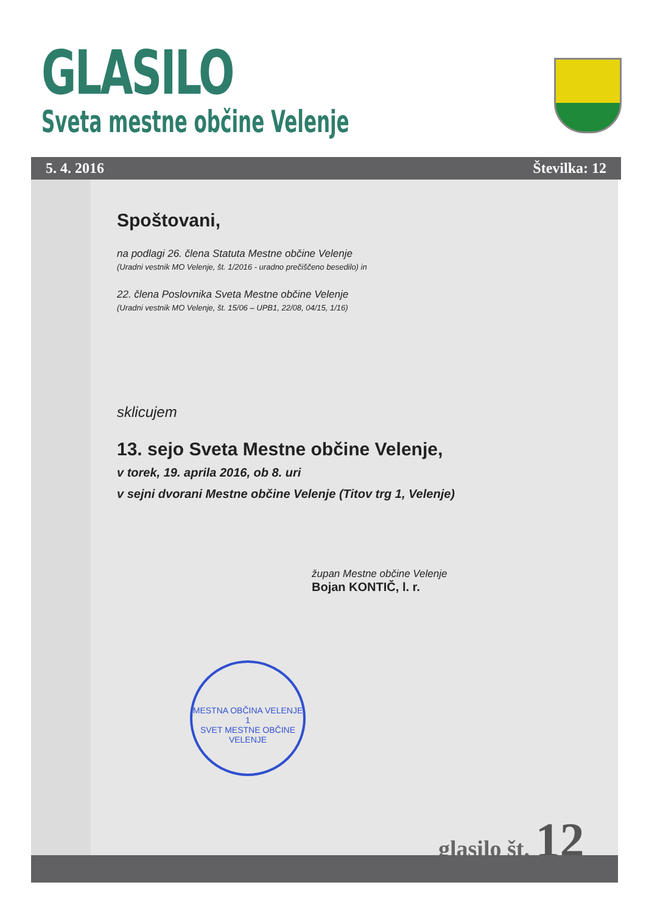GLASILO
Sveta mestne občine Velenje
5. 4. 2016 Številka: 12
Spoštovani,
na podlagi 26. člena Statuta Mestne občine Velenje
(Uradni vestnik MO Velenje, št. 1/2016 - uradno prečiščeno besedilo) in
22. člena Poslovnika Sveta Mestne občine Velenje
(Uradni vestnik MO Velenje, št. 15/06 – UPB1, 22/08, 04/15, 1/16)
sklicujem
13. sejo Sveta Mestne občine Velenje,
v torek, 19. aprila 2016, ob 8. uri
v sejni dvorani Mestne občine Velenje (Titov trg 1, Velenje)
župan Mestne občine Velenje
Bojan KONTIČ, l. r.
MESTNA OBČINA VELENJE
1
SVET MESTNE OBČINE VELENJE
glasilo št. 12